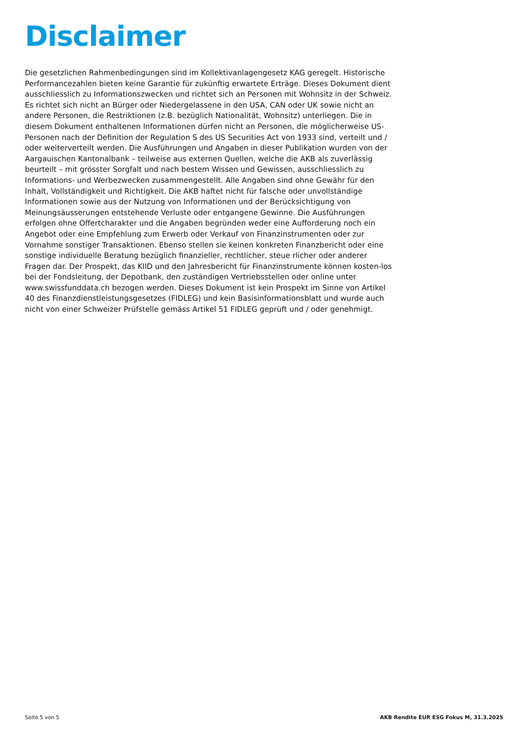Disclaimer
Die gesetzlichen Rahmenbedingungen sind im Kollektivanlagengesetz KAG geregelt. Historische Performancezahlen bieten keine Garantie für zukünftig erwartete Erträge. Dieses Dokument dient ausschliesslich zu Informationszwecken und richtet sich an Personen mit Wohnsitz in der Schweiz. Es richtet sich nicht an Bürger oder Niedergelassene in den USA, CAN oder UK sowie nicht an andere Personen, die Restriktionen (z.B. bezüglich Nationalität, Wohnsitz) unterliegen. Die in diesem Dokument enthaltenen Informationen dürfen nicht an Personen, die möglicherweise US-Personen nach der Definition der Regulation S des US Securities Act von 1933 sind, verteilt und / oder weiterverteilt werden. Die Ausführungen und Angaben in dieser Publikation wurden von der Aargauischen Kantonalbank – teilweise aus externen Quellen, welche die AKB als zuverlässig beurteilt – mit grösster Sorgfalt und nach bestem Wissen und Gewissen, ausschliesslich zu Informations- und Werbezwecken zusammengestellt. Alle Angaben sind ohne Gewähr für den Inhalt, Vollständigkeit und Richtigkeit. Die AKB haftet nicht für falsche oder unvollständige Informationen sowie aus der Nutzung von Informationen und der Berücksichtigung von Meinungsäusserungen entstehende Verluste oder entgangene Gewinne. Die Ausführungen erfolgen ohne Offertcharakter und die Angaben begründen weder eine Aufforderung noch ein Angebot oder eine Empfehlung zum Erwerb oder Verkauf von Finanzinstrumenten oder zur Vornahme sonstiger Transaktionen. Ebenso stellen sie keinen konkreten Finanzbericht oder eine sonstige individuelle Beratung bezüglich finanzieller, rechtlicher, steue rlicher oder anderer Fragen dar. Der Prospekt, das KIID und den Jahresbericht für Finanzinstrumente können kosten-los bei der Fondsleitung, der Depotbank, den zuständigen Vertriebsstellen oder online unter www.swissfunddata.ch bezogen werden. Dieses Dokument ist kein Prospekt im Sinne von Artikel 40 des Finanzdienstleistungsgesetzes (FIDLEG) und kein Basisinformationsblatt und wurde auch nicht von einer Schweizer Prüfstelle gemäss Artikel 51 FIDLEG geprüft und / oder genehmigt.
Seite 5 von 5 AKB Rendite EUR ESG Fokus M, 31.3.2025